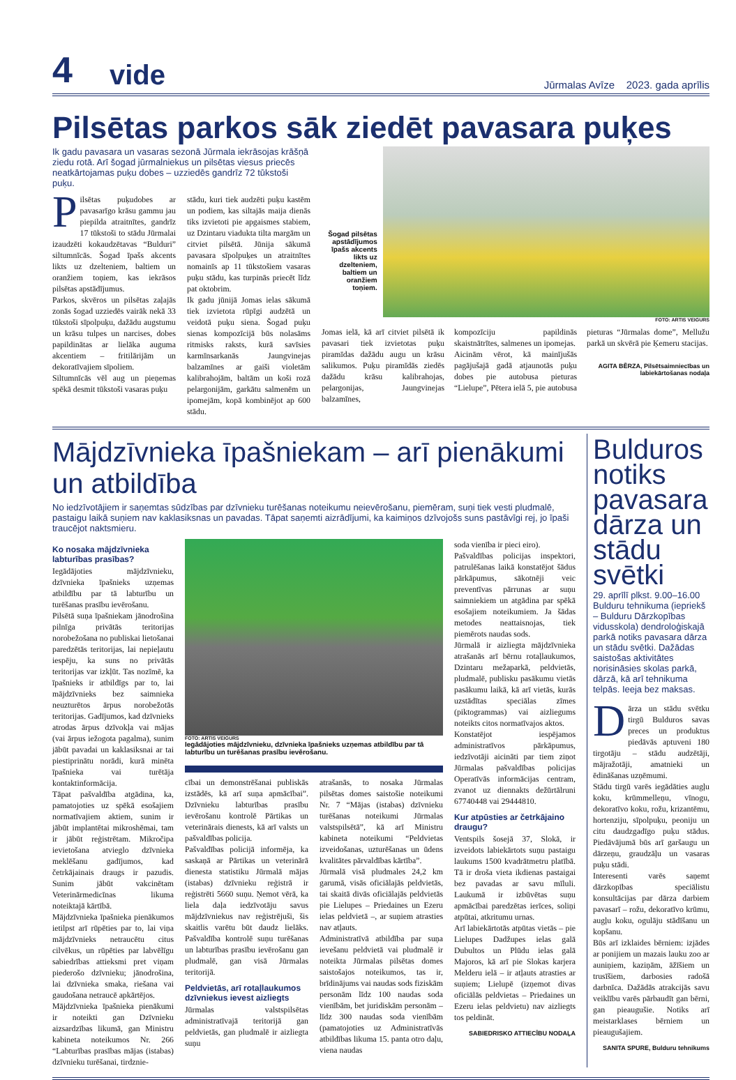4
vide
Jūrmalas Avīze 2023. gada aprīlis
Pilsētas parkos sāk ziedēt pavasara puķes
Ik gadu pavasara un vasaras sezonā Jūrmala iekrāsojas krāšņā ziedu rotā. Arī šogad jūrmalniekus un pilsētas viesus priecēs neatkārtojamas puķu dobes – uzziedēs gandrīz 72 tūkstoši puķu.
Pilsētas puķudobes ar pavasarīgo krāsu gammu jau piepilda atraitnītes, gandrīz 17 tūkstoši to stādu Jūrmalai izaudzēti kokaudzētavas “Bulduri” siltumnīcās. Šogad īpašs akcents likts uz dzelteniem, baltiem un oranžiem toņiem, kas iekrāsos pilsētas apstādījumus.
Parkos, skvēros un pilsētas zaļajās zonās šogad uzziedēs vairāk nekā 33 tūkstoši sīpolpuķu, dažādu augstumu un krāsu tulpes un narcises, dobes papildinātas ar lielāka auguma akcentiem – fritilārijām un dekoratīvajiem sīpoliem.
Siltumnīcās vēl aug un pieņemas spēkā desmit tūkstoši vasaras puķu
stādu, kuri tiek audzēti puķu kastēm un podiem, kas siltajās maija dienās tiks izvietoti pie apgaismes stabiem, uz Dzintaru viadukta tilta margām un citviet pilsētā. Jūnija sākumā pavasara sīpolpuķes un atraitnītes nomainīs ap 11 tūkstošiem vasaras puķu stādu, kas turpinās priecēt līdz pat oktobrim.
Ik gadu jūnijā Jomas ielas sākumā tiek izvietota rūpīgi audzētā un veidotā puķu siena. Šogad puķu sienas kompozīcijā būs nolasāms ritmisks raksts, kurā savīsies karmīnsarkanās Jaungvinejas balzamīnes ar gaiši violetām kalibrahojām, baltām un koši rozā pelargonijām, garkātu salmenēm un ipomejām, kopā kombinējot ap 600 stādu.
Šogad pilsētas apstādījumos īpašs akcents likts uz dzelteniem, baltiem un oranžiem toņiem.
FOTO: ARTIS VEIGURS
Jomas ielā, kā arī citviet pilsētā ik pavasari tiek izvietotas puķu piramīdas dažādu augu un krāsu salikumos. Puķu piramīdās ziedēs dažādu krāsu kalibrahojas, pelargonijas, Jaungvinejas balzamīnes,
kompozīciju papildinās skaistnātrītes, salmenes un ipomejas.
Aicinām vērot, kā mainījušās pagājušajā gadā atjaunotās puķu dobes pie autobusa pieturas “Lielupe”, Pētera ielā 5, pie autobusa
pieturas “Jūrmalas dome”, Mellužu parkā un skvērā pie Ķemeru stacijas.
AGITA BĒRZA, Pilsētsaimniecības un labiekārtošanas nodaļa
Mājdzīvnieka īpašniekam – arī pienākumi un atbildība
No iedzīvotājiem ir saņemtas sūdzības par dzīvnieku turēšanas noteikumu neievērošanu, piemēram, suņi tiek vesti pludmalē, pastaigu laikā suņiem nav kaklasiksnas un pavadas. Tāpat saņemti aizrādījumi, ka kaimiņos dzīvojošs suns pastāvīgi rej, jo īpaši traucējot naktsmieru.
Ko nosaka mājdzīvnieka labturības prasības?
Iegādājoties mājdzīvnieku, dzīvnieka īpašnieks uzņemas atbildību par tā labturību un turēšanas prasību ievērošanu.
Pilsētā suņa īpašniekam jānodrošina pilnīga privātās teritorijas norobežošana no publiskai lietošanai paredzētās teritorijas, lai nepieļautu iespēju, ka suns no privātās teritorijas var izkļūt. Tas nozīmē, ka īpašnieks ir atbildīgs par to, lai mājdzīvnieks bez saimnieka neuzturētos ārpus norobežotās teritorijas. Gadījumos, kad dzīvnieks atrodas ārpus dzīvokļa vai mājas (vai ārpus iežogota pagalma), sunim jābūt pavadai un kaklasiksnai ar tai piestiprinātu norādi, kurā minēta īpašnieka vai turētāja kontaktinformācija.
Tāpat pašvaldība atgādina, ka, pamatojoties uz spēkā esošajiem normatīvajiem aktiem, sunim ir jābūt implantētai mikroshēmai, tam ir jābūt reģistrētam. Mikročipa ievietošana atvieglo dzīvnieka meklēšanu gadījumos, kad četrkājainais draugs ir pazudis. Sunim jābūt vakcinētam Veterinārmedicīnas likuma noteiktajā kārtībā.
Mājdzīvnieka īpašnieka pienākumos ietilpst arī rūpēties par to, lai viņa mājdzīvnieks netraucētu citus cilvēkus, un rūpēties par labvēlīgu sabiedrības attieksmi pret viņam piederošo dzīvnieku; jānodrošina, lai dzīvnieka smaka, riešana vai gaudošana netraucē apkārtējos.
Mājdzīvnieka īpašnieka pienākumi ir noteikti gan Dzīvnieku aizsardzības likumā, gan Ministru kabineta noteikumos Nr. 266 “Labturības prasības mājas (istabas) dzīvnieku turēšanai, tirdznie-
FOTO: ARTIS VEIGURS
Iegādājoties mājdzīvnieku, dzīvnieka īpašnieks uzņemas atbildību par tā labturību un turēšanas prasību ievērošanu.
cībai un demonstrēšanai publiskās izstādēs, kā arī suņa apmācībai”. Dzīvnieku labturības prasību ievērošanu kontrolē Pārtikas un veterinārais dienests, kā arī valsts un pašvaldības policija.
Pašvaldības policijā informēja, ka saskaņā ar Pārtikas un veterinārā dienesta statistiku Jūrmalā mājas (istabas) dzīvnieku reģistrā ir reģistrēti 5660 suņu. Ņemot vērā, ka liela daļa iedzīvotāju savus mājdzīvniekus nav reģistrējuši, šis skaitlis varētu būt daudz lielāks. Pašvaldība kontrolē suņu turēšanas un labturības prasību ievērošanu gan pludmalē, gan visā Jūrmalas teritorijā.
Peldvietās, arī rotaļlaukumos dzīvniekus ievest aizliegts
Jūrmalas valstspilsētas administratīvajā teritorijā gan peldvietās, gan pludmalē ir aizliegta suņu
atrašanās, to nosaka Jūrmalas pilsētas domes saistošie noteikumi Nr. 7 “Mājas (istabas) dzīvnieku turēšanas noteikumi Jūrmalas valstspilsētā”, kā arī Ministru kabineta noteikumi “Peldvietas izveidošanas, uzturēšanas un ūdens kvalitātes pārvaldības kārtība”.
Jūrmalā visā pludmales 24,2 km garumā, visās oficiālajās peldvietās, tai skaitā divās oficiālajās peldvietās pie Lielupes – Priedaines un Ezeru ielas peldvietā –, ar suņiem atrasties nav atļauts.
Administratīvā atbildība par suņa ievešanu peldvietā vai pludmalē ir noteikta Jūrmalas pilsētas domes saistošajos noteikumos, tas ir, brīdinājums vai naudas sods fiziskām personām līdz 100 naudas soda vienībām, bet juridiskām personām – līdz 300 naudas soda vienībām (pamatojoties uz Administratīvās atbildības likuma 15. panta otro daļu, viena naudas
soda vienība ir pieci eiro).
Pašvaldības policijas inspektori, patrulēšanas laikā konstatējot šādus pārkāpumus, sākotnēji veic preventīvas pārrunas ar suņu saimniekiem un atgādina par spēkā esošajiem noteikumiem. Ja šādas metodes neattaisnojas, tiek piemērots naudas sods.
Jūrmalā ir aizliegta mājdzīvnieka atrašanās arī bērnu rotaļlaukumos, Dzintaru mežaparkā, peldvietās, pludmalē, publisku pasākumu vietās pasākumu laikā, kā arī vietās, kurās uzstādītas speciālas zīmes (piktogrammas) vai aizliegums noteikts citos normatīvajos aktos.
Konstatējot iespējamos administratīvos pārkāpumus, iedzīvotāji aicināti par tiem ziņot Jūrmalas pašvaldības policijas Operatīvās informācijas centram, zvanot uz diennakts dežūrtālruni 67740448 vai 29444810.
Kur atpūsties ar četrkājaino draugu?
Ventspils šosejā 37, Slokā, ir izveidots labiekārtots suņu pastaigu laukums 1500 kvadrātmetru platībā. Tā ir droša vieta ikdienas pastaigai bez pavadas ar savu mīluli. Laukumā ir izbūvētas suņu apmācībai paredzētas ierīces, soliņi atpūtai, atkritumu urnas.
Arī labiekārtotās atpūtas vietās – pie Lielupes Dadžupes ielas galā Dubultos un Plūdu ielas galā Majoros, kā arī pie Slokas karjera Melderu ielā – ir atļauts atrasties ar suņiem; Lielupē (izņemot divas oficiālās peldvietas – Priedaines un Ezeru ielas peldvietu) nav aizliegts tos peldināt.
SABIEDRISKO ATTIECĪBU NODAĻA
Bulduros notiks pavasara dārza un stādu svētki
29. aprīlī plkst. 9.00–16.00 Bulduru tehnikuma (iepriekš – Bulduru Dārzkopības vidusskola) dendroloģiskajā parkā notiks pavasara dārza un stādu svētki. Dažādas saistošas aktivitātes norisināsies skolas parkā, dārzā, kā arī tehnikuma telpās. Ieeja bez maksas.
Dārza un stādu svētku tirgū Bulduros savas preces un produktus piedāvās aptuveni 180 tirgotāju – stādu audzētāji, mājražotāji, amatnieki un ēdināšanas uzņēmumi.
Stādu tirgū varēs iegādāties augļu koku, krūmmelleņu, vīnogu, dekoratīvo koku, rožu, krizantēmu, hortenziju, sīpolpuķu, peoniju un citu daudzgadīgo puķu stādus. Piedāvājumā būs arī garšaugu un dārzeņu, graudzāļu un vasaras puķu stādi.
Interesenti varēs saņemt dārzkopības speciālistu konsultācijas par dārza darbiem pavasarī – rožu, dekoratīvo krūmu, augļu koku, ogulāju stādīšanu un kopšanu.
Būs arī izklaides bērniem: izjādes ar ponijiem un mazais lauku zoo ar auniņiem, kaziņām, āžīšiem un trusīšiem, darbosies radošā darbnīca. Dažādās atrakcijās savu veiklību varēs pārbaudīt gan bērni, gan pieaugušie. Notiks arī meistarklases bērniem un pieaugušajiem.
SANITA SPURE, Bulduru tehnikums